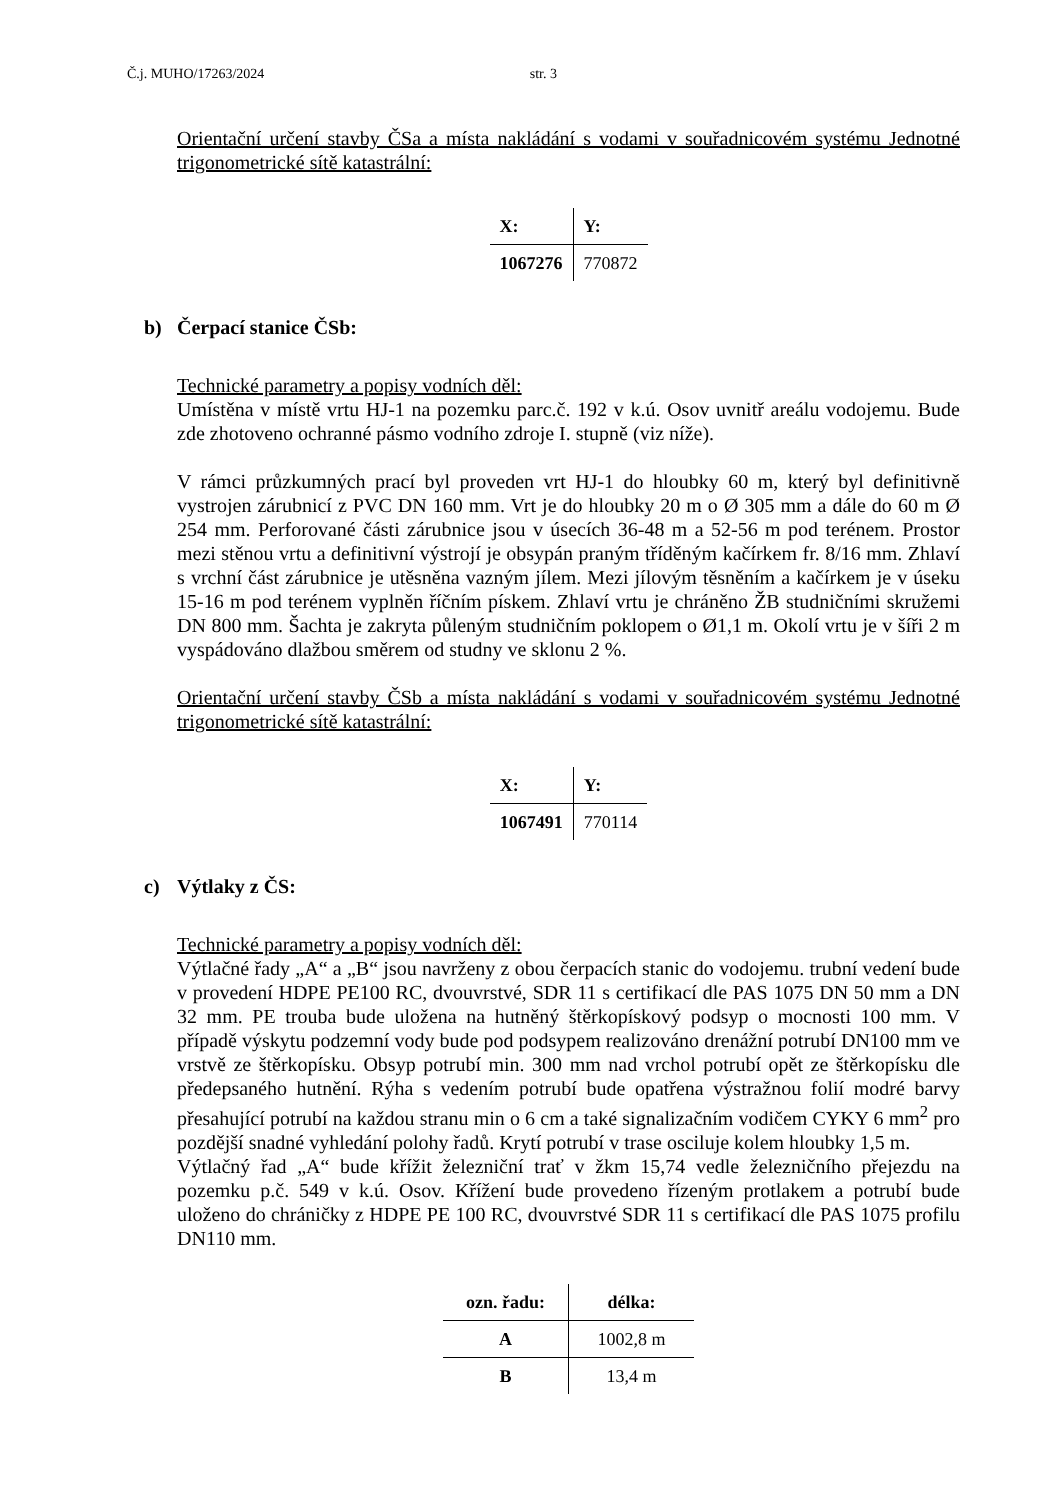Č.j. MUHO/17263/2024 str. 3
Orientační určení stavby ČSa a místa nakládání s vodami v souřadnicovém systému Jednotné trigonometrické sítě katastrální:
| X: | Y: |
| --- | --- |
| 1067276 | 770872 |
b) Čerpací stanice ČSb:
Technické parametry a popisy vodních děl:
Umístěna v místě vrtu HJ-1 na pozemku parc.č. 192 v k.ú. Osov uvnitř areálu vodojemu. Bude zde zhotoveno ochranné pásmo vodního zdroje I. stupně (viz níže).
V rámci průzkumných prací byl proveden vrt HJ-1 do hloubky 60 m, který byl definitivně vystrojen zárubnicí z PVC DN 160 mm. Vrt je do hloubky 20 m o Ø 305 mm a dále do 60 m Ø 254 mm. Perforované části zárubnice jsou v úsecích 36-48 m a 52-56 m pod terénem. Prostor mezi stěnou vrtu a definitivní výstrojí je obsypán praným tříděným kačírkem fr. 8/16 mm. Zhlaví s vrchní část zárubnice je utěsněna vazným jílem. Mezi jílovým těsněním a kačírkem je v úseku 15-16 m pod terénem vyplněn říčním pískem. Zhlaví vrtu je chráněno ŽB studničními skružemi DN 800 mm. Šachta je zakryta půleným studničním poklopem o Ø1,1 m. Okolí vrtu je v šíři 2 m vyspádováno dlažbou směrem od studny ve sklonu 2 %.
Orientační určení stavby ČSb a místa nakládání s vodami v souřadnicovém systému Jednotné trigonometrické sítě katastrální:
| X: | Y: |
| --- | --- |
| 1067491 | 770114 |
c) Výtlaky z ČS:
Technické parametry a popisy vodních děl:
Výtlačné řady „A“ a „B“ jsou navrženy z obou čerpacích stanic do vodojemu. trubní vedení bude v provedení HDPE PE100 RC, dvouvrstvé, SDR 11 s certifikací dle PAS 1075 DN 50 mm a DN 32 mm. PE trouba bude uložena na hutněný štěrkopískový podsyp o mocnosti 100 mm. V případě výskytu podzemní vody bude pod podsypem realizováno drenážní potrubí DN100 mm ve vrstvě ze štěrkopísku. Obsyp potrubí min. 300 mm nad vrchol potrubí opět ze štěrkopísku dle předepsaného hutnění. Rýha s vedením potrubí bude opatřena výstražnou folií modré barvy přesahující potrubí na každou stranu min o 6 cm a také signalizačním vodičem CYKY 6 mm<sup>2</sup> pro pozdější snadné vyhledání polohy řadů. Krytí potrubí v trase osciluje kolem hloubky 1,5 m.
Výtlačný řad „A“ bude křížit železniční trať v žkm 15,74 vedle železničního přejezdu na pozemku p.č. 549 v k.ú. Osov. Křížení bude provedeno řízeným protlakem a potrubí bude uloženo do chráničky z HDPE PE 100 RC, dvouvrstvé SDR 11 s certifikací dle PAS 1075 profilu DN110 mm.
| ozn. řadu: | délka: |
| --- | --- |
| A | 1002,8 m |
| B | 13,4 m |